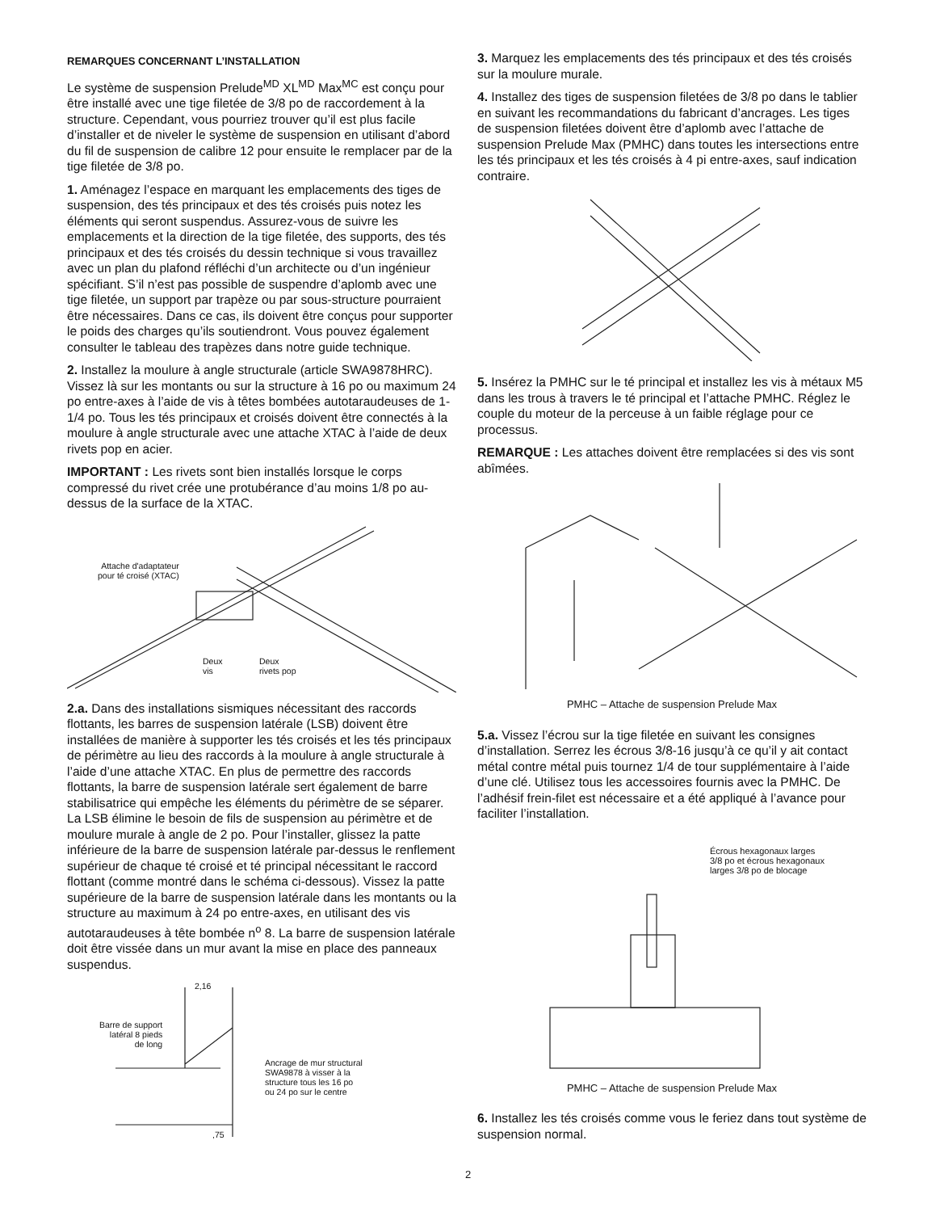REMARQUES CONCERNANT L’INSTALLATION
Le système de suspension Prelude<sup>MD</sup> XL<sup>MD</sup> Max<sup>MC</sup> est conçu pour être installé avec une tige filetée de 3/8 po de raccordement à la structure. Cependant, vous pourriez trouver qu’il est plus facile d’installer et de niveler le système de suspension en utilisant d’abord du fil de suspension de calibre 12 pour ensuite le remplacer par de la tige filetée de 3/8 po.
1. Aménagez l’espace en marquant les emplacements des tiges de suspension, des tés principaux et des tés croisés puis notez les éléments qui seront suspendus. Assurez-vous de suivre les emplacements et la direction de la tige filetée, des supports, des tés principaux et des tés croisés du dessin technique si vous travaillez avec un plan du plafond réfléchi d’un architecte ou d’un ingénieur spécifiant. S’il n’est pas possible de suspendre d’aplomb avec une tige filetée, un support par trapèze ou par sous-structure pourraient être nécessaires. Dans ce cas, ils doivent être conçus pour supporter le poids des charges qu’ils soutiendront. Vous pouvez également consulter le tableau des trapèzes dans notre guide technique.
2. Installez la moulure à angle structurale (article SWA9878HRC). Vissez là sur les montants ou sur la structure à 16 po ou maximum 24 po entre-axes à l’aide de vis à têtes bombées autotaraudeuses de 1-1/4 po. Tous les tés principaux et croisés doivent être connectés à la moulure à angle structurale avec une attache XTAC à l’aide de deux rivets pop en acier.
IMPORTANT : Les rivets sont bien installés lorsque le corps compressé du rivet crée une protubérance d’au moins 1/8 po au-dessus de la surface de la XTAC.
Attache d'adaptateur
pour té croisé (XTAC)
Deux
vis
Deux
rivets pop
2.a. Dans des installations sismiques nécessitant des raccords flottants, les barres de suspension latérale (LSB) doivent être installées de manière à supporter les tés croisés et les tés principaux de périmètre au lieu des raccords à la moulure à angle structurale à l’aide d’une attache XTAC. En plus de permettre des raccords flottants, la barre de suspension latérale sert également de barre stabilisatrice qui empêche les éléments du périmètre de se séparer. La LSB élimine le besoin de fils de suspension au périmètre et de moulure murale à angle de 2 po. Pour l’installer, glissez la patte inférieure de la barre de suspension latérale par-dessus le renflement supérieur de chaque té croisé et té principal nécessitant le raccord flottant (comme montré dans le schéma ci-dessous). Vissez la patte supérieure de la barre de suspension latérale dans les montants ou la structure au maximum à 24 po entre-axes, en utilisant des vis autotaraudeuses à tête bombée n<sup>o</sup> 8. La barre de suspension latérale doit être vissée dans un mur avant la mise en place des panneaux suspendus.
2,16
Barre de support
latéral 8 pieds
de long
Ancrage de mur structural
SWA9878 à visser à la
structure tous les 16 po
ou 24 po sur le centre
,75
3. Marquez les emplacements des tés principaux et des tés croisés sur la moulure murale.
4. Installez des tiges de suspension filetées de 3/8 po dans le tablier en suivant les recommandations du fabricant d’ancrages. Les tiges de suspension filetées doivent être d’aplomb avec l’attache de suspension Prelude Max (PMHC) dans toutes les intersections entre les tés principaux et les tés croisés à 4 pi entre-axes, sauf indication contraire.
5. Insérez la PMHC sur le té principal et installez les vis à métaux M5 dans les trous à travers le té principal et l’attache PMHC. Réglez le couple du moteur de la perceuse à un faible réglage pour ce processus.
REMARQUE : Les attaches doivent être remplacées si des vis sont abîmées.
PMHC – Attache de suspension Prelude Max
5.a. Vissez l’écrou sur la tige filetée en suivant les consignes d’installation. Serrez les écrous 3/8-16 jusqu’à ce qu’il y ait contact métal contre métal puis tournez 1/4 de tour supplémentaire à l’aide d’une clé. Utilisez tous les accessoires fournis avec la PMHC. De l’adhésif frein-filet est nécessaire et a été appliqué à l’avance pour faciliter l’installation.
Écrous hexagonaux larges
3/8 po et écrous hexagonaux
larges 3/8 po de blocage
PMHC – Attache de suspension Prelude Max
6. Installez les tés croisés comme vous le feriez dans tout système de suspension normal.
2